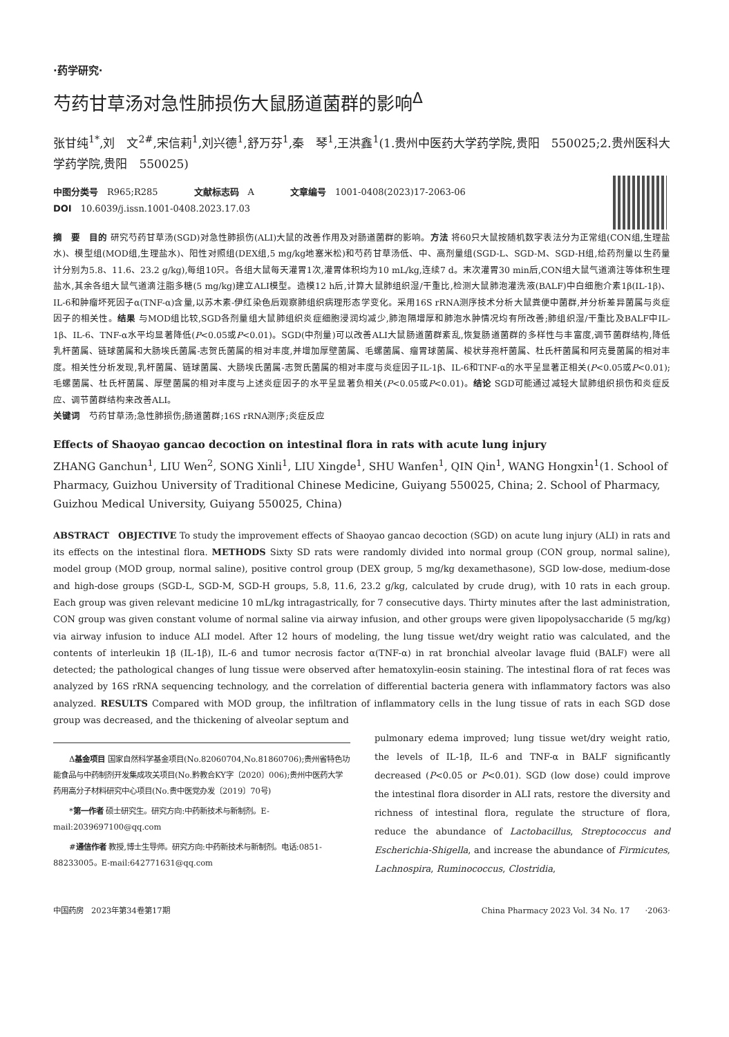·药学研究·
芍药甘草汤对急性肺损伤大鼠肠道菌群的影响<sup>Δ</sup>
张甘纯<sup>1*</sup>,刘　文<sup>2#</sup>,宋信莉<sup>1</sup>,刘兴德<sup>1</sup>,舒万芬<sup>1</sup>,秦　琴<sup>1</sup>,王洪鑫<sup>1</sup>(1.贵州中医药大学药学院,贵阳　550025;2.贵州医科大学药学院,贵阳　550025)
中图分类号　R965;R285　　　　文献标志码　A　　　　文章编号　1001-0408(2023)17-2063-06
DOI　10.6039/j.issn.1001-0408.2023.17.03
摘　要　目的 研究芍药甘草汤(SGD)对急性肺损伤(ALI)大鼠的改善作用及对肠道菌群的影响。方法 将60只大鼠按随机数字表法分为正常组(CON组,生理盐水)、模型组(MOD组,生理盐水)、阳性对照组(DEX组,5 mg/kg地塞米松)和芍药甘草汤低、中、高剂量组(SGD-L、SGD-M、SGD-H组,给药剂量以生药量计分别为5.8、11.6、23.2 g/kg),每组10只。各组大鼠每天灌胃1次,灌胃体积均为10 mL/kg,连续7 d。末次灌胃30 min后,CON组大鼠气道滴注等体积生理盐水,其余各组大鼠气道滴注脂多糖(5 mg/kg)建立ALI模型。造模12 h后,计算大鼠肺组织湿/干重比,检测大鼠肺泡灌洗液(BALF)中白细胞介素1β(IL-1β)、IL-6和肿瘤坏死因子α(TNF-α)含量,以苏木素-伊红染色后观察肺组织病理形态学变化。采用16S rRNA测序技术分析大鼠粪便中菌群,并分析差异菌属与炎症因子的相关性。结果 与MOD组比较,SGD各剂量组大鼠肺组织炎症细胞浸润均减少,肺泡隔增厚和肺泡水肿情况均有所改善;肺组织湿/干重比及BALF中IL-1β、IL-6、TNF-α水平均显著降低(P<0.05或P<0.01)。SGD(中剂量)可以改善ALI大鼠肠道菌群紊乱,恢复肠道菌群的多样性与丰富度,调节菌群结构,降低乳杆菌属、链球菌属和大肠埃氏菌属-志贺氏菌属的相对丰度,并增加厚壁菌属、毛螺菌属、瘤胃球菌属、梭状芽孢杆菌属、杜氏杆菌属和阿克曼菌属的相对丰度。相关性分析发现,乳杆菌属、链球菌属、大肠埃氏菌属-志贺氏菌属的相对丰度与炎症因子IL-1β、IL-6和TNF-α的水平呈显著正相关(P<0.05或P<0.01);毛螺菌属、杜氏杆菌属、厚壁菌属的相对丰度与上述炎症因子的水平呈显著负相关(P<0.05或P<0.01)。结论 SGD可能通过减轻大鼠肺组织损伤和炎症反应、调节菌群结构来改善ALI。
关键词　芍药甘草汤;急性肺损伤;肠道菌群;16S rRNA测序;炎症反应
Effects of Shaoyao gancao decoction on intestinal flora in rats with acute lung injury
ZHANG Ganchun<sup>1</sup>, LIU Wen<sup>2</sup>, SONG Xinli<sup>1</sup>, LIU Xingde<sup>1</sup>, SHU Wanfen<sup>1</sup>, QIN Qin<sup>1</sup>, WANG Hongxin<sup>1</sup>(1. School of Pharmacy, Guizhou University of Traditional Chinese Medicine, Guiyang 550025, China; 2. School of Pharmacy, Guizhou Medical University, Guiyang 550025, China)
ABSTRACT　OBJECTIVE To study the improvement effects of Shaoyao gancao decoction (SGD) on acute lung injury (ALI) in rats and its effects on the intestinal flora. METHODS Sixty SD rats were randomly divided into normal group (CON group, normal saline), model group (MOD group, normal saline), positive control group (DEX group, 5 mg/kg dexamethasone), SGD low-dose, medium-dose and high-dose groups (SGD-L, SGD-M, SGD-H groups, 5.8, 11.6, 23.2 g/kg, calculated by crude drug), with 10 rats in each group. Each group was given relevant medicine 10 mL/kg intragastrically, for 7 consecutive days. Thirty minutes after the last administration, CON group was given constant volume of normal saline via airway infusion, and other groups were given lipopolysaccharide (5 mg/kg) via airway infusion to induce ALI model. After 12 hours of modeling, the lung tissue wet/dry weight ratio was calculated, and the contents of interleukin 1β (IL-1β), IL-6 and tumor necrosis factor α(TNF-α) in rat bronchial alveolar lavage fluid (BALF) were all detected; the pathological changes of lung tissue were observed after hematoxylin-eosin staining. The intestinal flora of rat feces was analyzed by 16S rRNA sequencing technology, and the correlation of differential bacteria genera with inflammatory factors was also analyzed. RESULTS Compared with MOD group, the infiltration of inflammatory cells in the lung tissue of rats in each SGD dose group was decreased, and the thickening of alveolar septum and
Δ基金项目 国家自然科学基金项目(No.82060704,No.81860706);贵州省特色功能食品与中药制剂开发集成攻关项目(No.黔教合KY字〔2020〕006);贵州中医药大学药用高分子材料研究中心项目(No.贵中医党办发〔2019〕70号)
*第一作者 硕士研究生。研究方向:中药新技术与新制剂。E-mail:2039697100@qq.com
#通信作者 教授,博士生导师。研究方向:中药新技术与新制剂。电话:0851-88233005。E-mail:642771631@qq.com
pulmonary edema improved; lung tissue wet/dry weight ratio, the levels of IL-1β, IL-6 and TNF-α in BALF significantly decreased (P<0.05 or P<0.01). SGD (low dose) could improve the intestinal flora disorder in ALI rats, restore the diversity and richness of intestinal flora, regulate the structure of flora, reduce the abundance of Lactobacillus, Streptococcus and Escherichia-Shigella, and increase the abundance of Firmicutes, Lachnospira, Ruminococcus, Clostridia,
中国药房　2023年第34卷第17期 China Pharmacy 2023 Vol. 34 No. 17　　·2063·